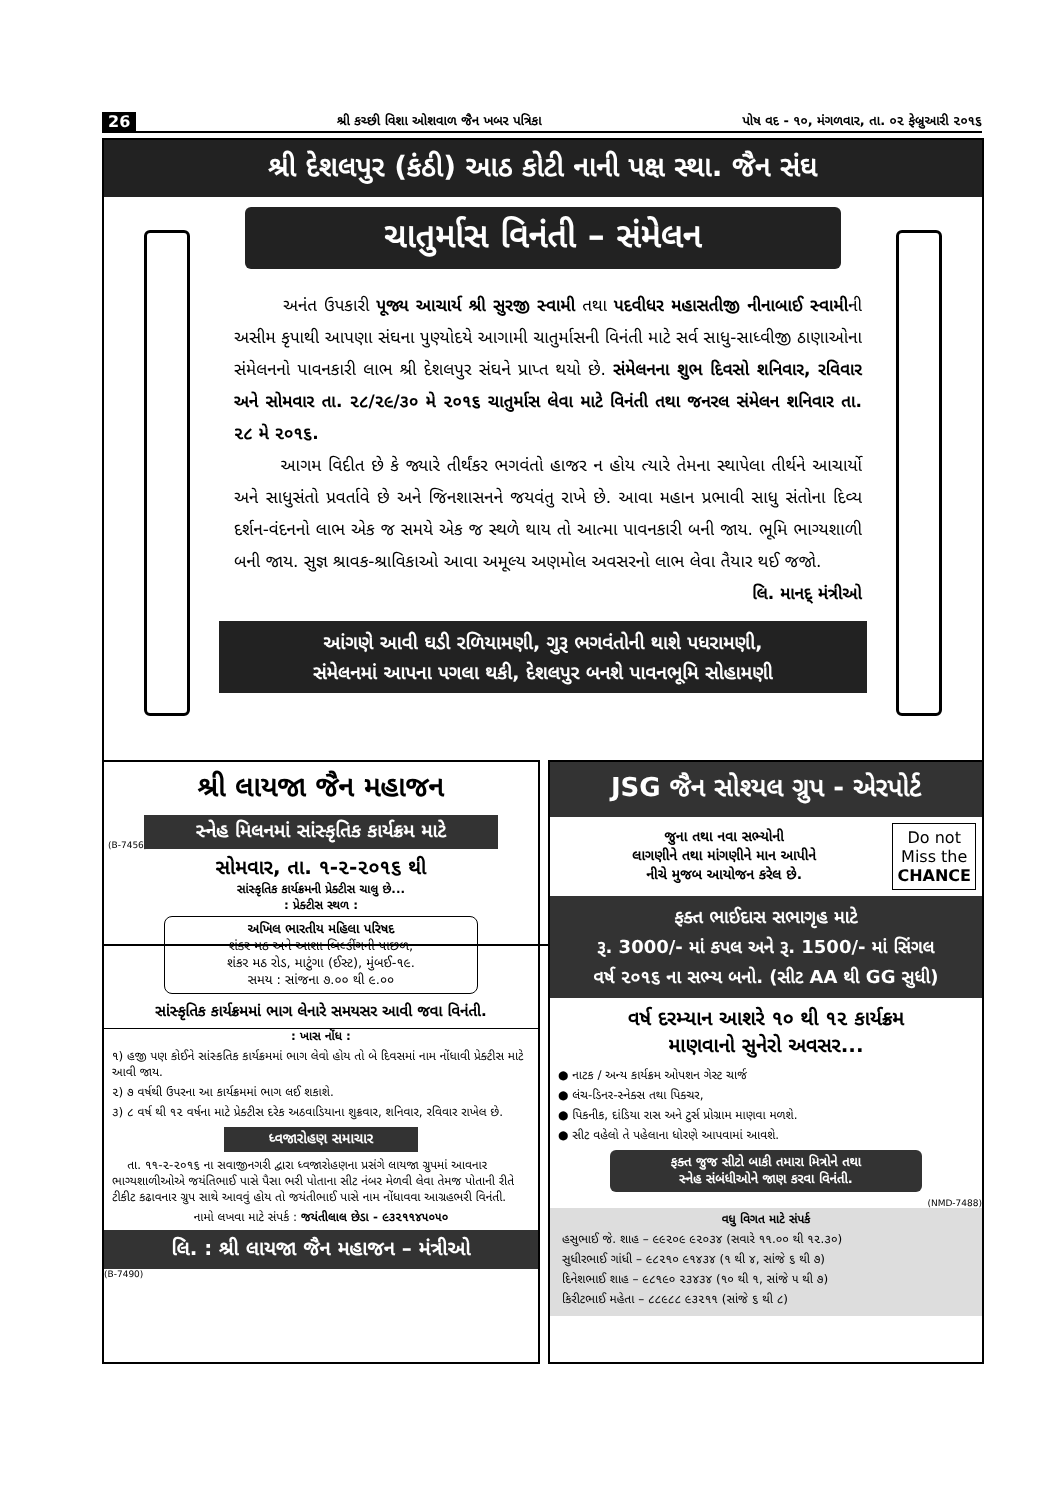26 શ્રી કચ્છી વિશા ઓશવાળ જૈન ખબર પત્રિકા પોષ વદ - ૧૦, મંગળવાર, તા. ૦૨ ફેબ્રુઆરી ૨૦૧૬
શ્રી દેશલપુર (કંઠી) આઠ કોટી નાની પક્ષ સ્થા. જૈન સંઘ
ચાતુર્માસ વિનંતી – સંમેલન
અનંત ઉપકારી પૂજ્ય આચાર્ય શ્રી સુરજી સ્વામી તથા પદવીધર મહાસતીજી નીનાબાઈ સ્વામીની અસીમ કૃપાથી આપણા સંઘના પુણ્યોદયે આગામી ચાતુર્માસની વિનંતી માટે સર્વ સાધુ-સાધ્વીજી ઠાણાઓના સંમેલનનો પાવનકારી લાભ શ્રી દેશલપુર સંઘને પ્રાપ્ત થયો છે. સંમેલનના શુભ દિવસો શનિવાર, રવિવાર અને સોમવાર તા. ૨૮/૨૯/૩૦ મે ૨૦૧૬ ચાતુર્માસ લેવા માટે વિનંતી તથા જનરલ સંમેલન શનિવાર તા. ૨૮ મે ૨૦૧૬.
આગમ વિદીત છે કે જ્યારે તીર્થંકર ભગવંતો હાજર ન હોય ત્યારે તેમના સ્થાપેલા તીર્થને આચાર્યો અને સાધુસંતો પ્રવર્તાવે છે અને જિનશાસનને જયવંતુ રાખે છે. આવા મહાન પ્રભાવી સાધુ સંતોના દિવ્ય દર્શન-વંદનનો લાભ એક જ સમયે એક જ સ્થળે થાય તો આત્મા પાવનકારી બની જાય. ભૂમિ ભાગ્યશાળી બની જાય. સુજ્ઞ શ્રાવક-શ્રાવિકાઓ આવા અમૂલ્ય અણમોલ અવસરનો લાભ લેવા તૈયાર થઈ જજો.
લિ. માનદ્ મંત્રીઓ
આંગણે આવી ઘડી રળિયામણી, ગુરૂ ભગવંતોની થાશે પધરામણી,
સંમેલનમાં આપના પગલા થકી, દેશલપુર બનશે પાવનભૂમિ સોહામણી
(B-7456)
શ્રી લાયજા જૈન મહાજન
સ્નેહ મિલનમાં સાંસ્કૃતિક કાર્યક્રમ માટે
સોમવાર, તા. ૧-૨-૨૦૧૬ થી
સાંસ્કૃતિક કાર્યક્રમની પ્રેક્ટીસ ચાલુ છે...
: પ્રેક્ટીસ સ્થળ :
અખિલ ભારતીય મહિલા પરિષદ
શંકર મઠ અને આશા બિલ્ડીંગની પાછળ,
શંકર મઠ રોડ, માટુંગા (ઈસ્ટ), મુંબઈ-૧૯.
સમય : સાંજના ૭.૦૦ થી ૯.૦૦
સાંસ્કૃતિક કાર્યક્રમમાં ભાગ લેનારે સમયસર આવી જવા વિનંતી.
: ખાસ નોંધ :
૧) હજી પણ કોઈને સાંસ્કતિક કાર્યક્રમમાં ભાગ લેવો હોય તો બે દિવસમાં નામ નોંધાવી પ્રેક્ટીસ માટે આવી જાય.
૨) ૭ વર્ષથી ઉપરના આ કાર્યક્રમમાં ભાગ લઈ શકાશે.
૩) ૮ વર્ષ થી ૧૨ વર્ષના માટે પ્રેક્ટીસ દરેક અઠવાડિયાના શુક્રવાર, શનિવાર, રવિવાર રાખેલ છે.
ધ્વજારોહણ સમાચાર
તા. ૧૧-૨-૨૦૧૬ ના સવાજીનગરી દ્વારા ધ્વજારોહણના પ્રસંગે લાયજા ગ્રુપમાં આવનાર ભાગ્યશાળીઓએ જયંતિભાઈ પાસે પૈસા ભરી પોતાના સીટ નંબર મેળવી લેવા તેમજ પોતાની રીતે ટીકીટ કઢાવનાર ગ્રુપ સાથે આવવું હોય તો જયંતીભાઈ પાસે નામ નોંધાવવા આગ્રહભરી વિનંતી.
નામો લખવા માટે સંપર્ક : જયંતીલાલ છેડા - ૯૩૨૧૧૪૫૦૫૦
લિ. : શ્રી લાયજા જૈન મહાજન – મંત્રીઓ
(B-7490)
JSG જૈન સોશ્યલ ગ્રુપ - એરપોર્ટ
જુના તથા નવા સભ્યોની
લાગણીને તથા માંગણીને માન આપીને
નીચે મુજબ આયોજન કરેલ છે.
Do not
Miss the
CHANCE
ફક્ત ભાઈદાસ સભાગૃહ માટે
રૂ. 3000/- માં કપલ અને રૂ. 1500/- માં સિંગલ
વર્ષ ૨૦૧૬ ના સભ્ય બનો. (સીટ AA થી GG સુધી)
વર્ષ દરમ્યાન આશરે ૧૦ થી ૧૨ કાર્યક્રમ
માણવાનો સુનેરો અવસર...
● નાટક / અન્ય કાર્યક્રમ ઓપશન ગેસ્ટ ચાર્જ
● લંચ-ડિનર-સ્નેક્સ તથા પિક્ચર,
● પિકનીક, દાંડિયા રાસ અને ટુર્સ પ્રોગ્રામ માણવા મળશે.
● સીટ વહેલો તે પહેલાના ધોરણે આપવામાં આવશે.
ફક્ત જુજ સીટો બાકી તમારા મિત્રોને તથા
સ્નેહ સંબંધીઓને જાણ કરવા વિનંતી.
(NMD-7488)
વધુ વિગત માટે સંપર્ક
હસુભાઈ જે. શાહ – ૯૯૨૦૯ ૯૨૦૩૪ (સવારે ૧૧.૦૦ થી ૧૨.૩૦)
સુધીરભાઈ ગાંધી – ૯૮૨૧૦ ૯૧૪૩૪ (૧ થી ૪, સાંજે ૬ થી ૭)
દિનેશભાઈ શાહ – ૯૮૧૯૦ ૨૩૪૩૪ (૧૦ થી ૧, સાંજે ૫ થી ૭)
કિરીટભાઈ મહેતા – ૮૮૯૮૮ ૯૩૨૧૧ (સાંજે ૬ થી ૮)